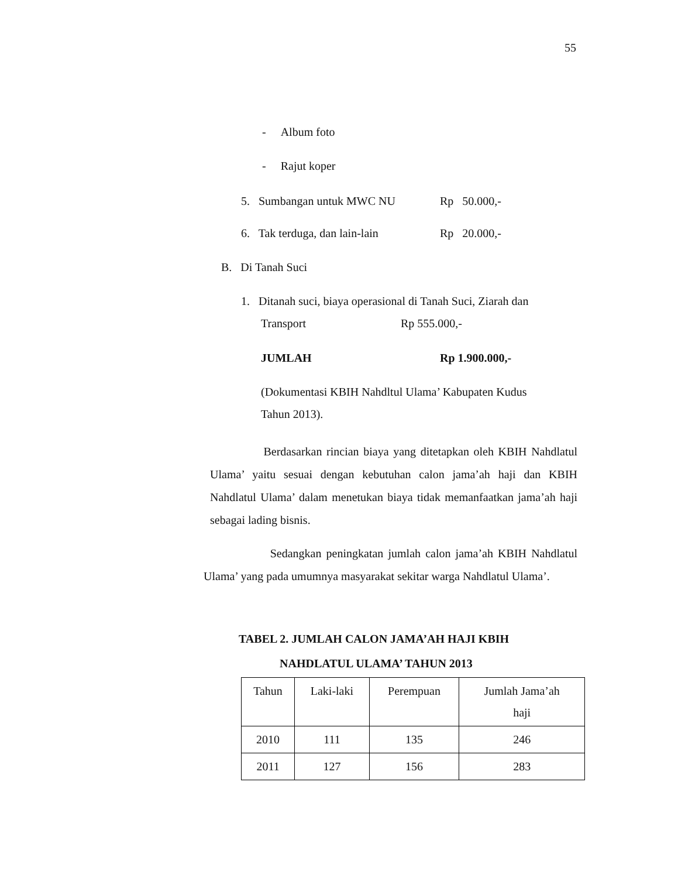55
- Album foto
- Rajut koper
5. Sumbangan untuk MWC NU Rp 50.000,-
6. Tak terduga, dan lain-lain Rp 20.000,-
B. Di Tanah Suci
1. Ditanah suci, biaya operasional di Tanah Suci, Ziarah dan
Transport Rp 555.000,-
JUMLAH Rp 1.900.000,-
(Dokumentasi KBIH Nahdltul Ulama’ Kabupaten Kudus
Tahun 2013).
Berdasarkan rincian biaya yang ditetapkan oleh KBIH Nahdlatul Ulama’ yaitu sesuai dengan kebutuhan calon jama’ah haji dan KBIH Nahdlatul Ulama’ dalam menetukan biaya tidak memanfaatkan jama’ah haji sebagai lading bisnis.
Sedangkan peningkatan jumlah calon jama’ah KBIH Nahdlatul Ulama’ yang pada umumnya masyarakat sekitar warga Nahdlatul Ulama’.
TABEL 2. JUMLAH CALON JAMA’AH HAJI KBIH
NAHDLATUL ULAMA’ TAHUN 2013
| Tahun | Laki-laki | Perempuan | Jumlah Jama’ah haji |
| --- | --- | --- | --- |
| 2010 | 111 | 135 | 246 |
| 2011 | 127 | 156 | 283 |